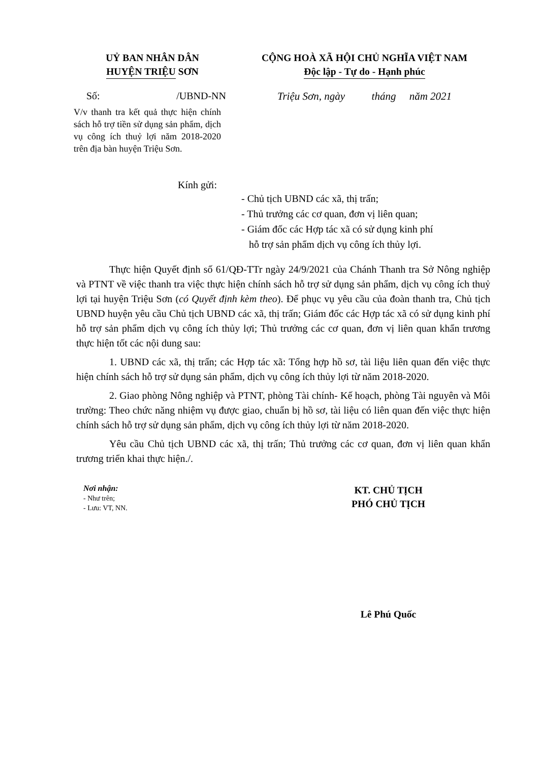UỶ BAN NHÂN DÂN
HUYỆN TRIỆU SƠN
Số: /UBND-NN
V/v thanh tra kết quả thực hiện chính sách hỗ trợ tiền sử dụng sản phẩm, dịch vụ công ích thuỷ lợi năm 2018-2020 trên địa bàn huyện Triệu Sơn.
CỘNG HOÀ XÃ HỘI CHỦ NGHĨA VIỆT NAM
Độc lập - Tự do - Hạnh phúc
Triệu Sơn, ngày tháng năm 2021
Kính gửi:
- Chủ tịch UBND các xã, thị trấn;
- Thủ trưởng các cơ quan, đơn vị liên quan;
- Giám đốc các Hợp tác xã có sử dụng kinh phí
hỗ trợ sản phẩm dịch vụ công ích thủy lợi.
Thực hiện Quyết định số 61/QĐ-TTr ngày 24/9/2021 của Chánh Thanh tra Sở Nông nghiệp và PTNT về việc thanh tra việc thực hiện chính sách hỗ trợ sử dụng sản phẩm, dịch vụ công ích thuỷ lợi tại huyện Triệu Sơn (có Quyết định kèm theo). Để phục vụ yêu cầu của đoàn thanh tra, Chủ tịch UBND huyện yêu cầu Chủ tịch UBND các xã, thị trấn; Giám đốc các Hợp tác xã có sử dụng kinh phí hỗ trợ sản phẩm dịch vụ công ích thủy lợi; Thủ trưởng các cơ quan, đơn vị liên quan khẩn trương thực hiện tốt các nội dung sau:
1. UBND các xã, thị trấn; các Hợp tác xã: Tổng hợp hồ sơ, tài liệu liên quan đến việc thực hiện chính sách hỗ trợ sử dụng sản phẩm, dịch vụ công ích thủy lợi từ năm 2018-2020.
2. Giao phòng Nông nghiệp và PTNT, phòng Tài chính- Kế hoạch, phòng Tài nguyên và Môi trường: Theo chức năng nhiệm vụ được giao, chuẩn bị hồ sơ, tài liệu có liên quan đến việc thực hiện chính sách hỗ trợ sử dụng sản phẩm, dịch vụ công ích thủy lợi từ năm 2018-2020.
Yêu cầu Chủ tịch UBND các xã, thị trấn; Thủ trưởng các cơ quan, đơn vị liên quan khẩn trương triển khai thực hiện./.
Nơi nhận:
- Như trên;
- Lưu: VT, NN.
KT. CHỦ TỊCH
PHÓ CHỦ TỊCH
Lê Phú Quốc